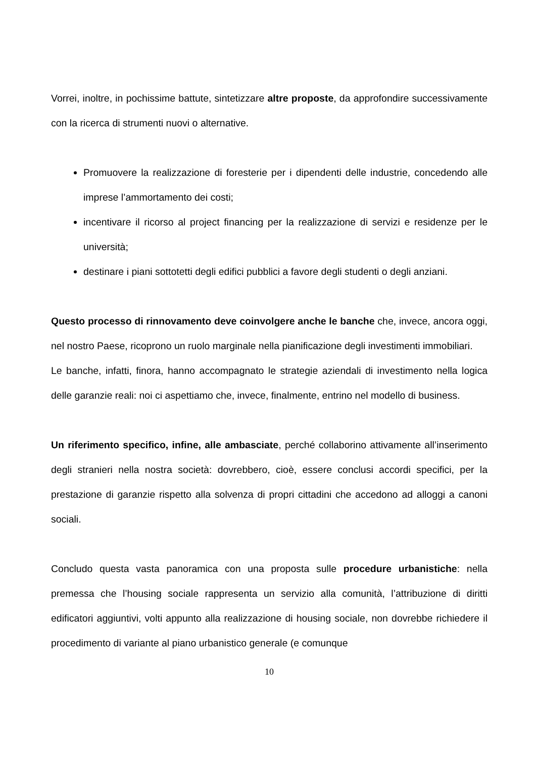Vorrei, inoltre, in pochissime battute, sintetizzare altre proposte, da approfondire successivamente con la ricerca di strumenti nuovi o alternative.
Promuovere la realizzazione di foresterie per i dipendenti delle industrie, concedendo alle imprese l’ammortamento dei costi;
incentivare il ricorso al project financing per la realizzazione di servizi e residenze per le università;
destinare i piani sottotetti degli edifici pubblici a favore degli studenti o degli anziani.
Questo processo di rinnovamento deve coinvolgere anche le banche che, invece, ancora oggi, nel nostro Paese, ricoprono un ruolo marginale nella pianificazione degli investimenti immobiliari.
Le banche, infatti, finora, hanno accompagnato le strategie aziendali di investimento nella logica delle garanzie reali: noi ci aspettiamo che, invece, finalmente, entrino nel modello di business.
Un riferimento specifico, infine, alle ambasciate, perché collaborino attivamente all’inserimento degli stranieri nella nostra società: dovrebbero, cioè, essere conclusi accordi specifici, per la prestazione di garanzie rispetto alla solvenza di propri cittadini che accedono ad alloggi a canoni sociali.
Concludo questa vasta panoramica con una proposta sulle procedure urbanistiche: nella premessa che l’housing sociale rappresenta un servizio alla comunità, l’attribuzione di diritti edificatori aggiuntivi, volti appunto alla realizzazione di housing sociale, non dovrebbe richiedere il procedimento di variante al piano urbanistico generale (e comunque
10